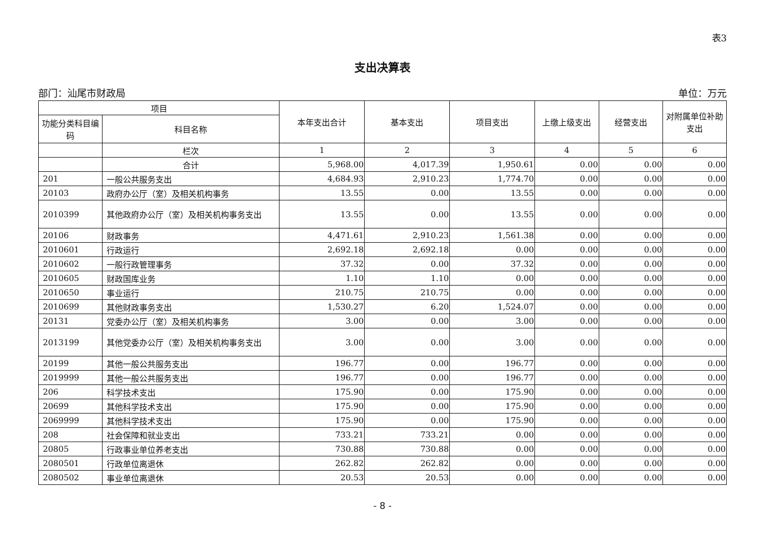表3
支出决算表
部门：汕尾市财政局 单位：万元
| 项目 | | 本年支出合计 | 基本支出 | 项目支出 | 上缴上级支出 | 经营支出 | 对附属单位补助支出 |
| --- | --- | --- | --- | --- | --- | --- | --- |
| 功能分类科目编码 | 科目名称 | | | | | | |
| | 栏次 | 1 | 2 | 3 | 4 | 5 | 6 |
| | 合计 | 5,968.00 | 4,017.39 | 1,950.61 | 0.00 | 0.00 | 0.00 |
| 201 | 一般公共服务支出 | 4,684.93 | 2,910.23 | 1,774.70 | 0.00 | 0.00 | 0.00 |
| 20103 | 政府办公厅（室）及相关机构事务 | 13.55 | 0.00 | 13.55 | 0.00 | 0.00 | 0.00 |
| 2010399 | 其他政府办公厅（室）及相关机构事务支出 | 13.55 | 0.00 | 13.55 | 0.00 | 0.00 | 0.00 |
| 20106 | 财政事务 | 4,471.61 | 2,910.23 | 1,561.38 | 0.00 | 0.00 | 0.00 |
| 2010601 | 行政运行 | 2,692.18 | 2,692.18 | 0.00 | 0.00 | 0.00 | 0.00 |
| 2010602 | 一般行政管理事务 | 37.32 | 0.00 | 37.32 | 0.00 | 0.00 | 0.00 |
| 2010605 | 财政国库业务 | 1.10 | 1.10 | 0.00 | 0.00 | 0.00 | 0.00 |
| 2010650 | 事业运行 | 210.75 | 210.75 | 0.00 | 0.00 | 0.00 | 0.00 |
| 2010699 | 其他财政事务支出 | 1,530.27 | 6.20 | 1,524.07 | 0.00 | 0.00 | 0.00 |
| 20131 | 党委办公厅（室）及相关机构事务 | 3.00 | 0.00 | 3.00 | 0.00 | 0.00 | 0.00 |
| 2013199 | 其他党委办公厅（室）及相关机构事务支出 | 3.00 | 0.00 | 3.00 | 0.00 | 0.00 | 0.00 |
| 20199 | 其他一般公共服务支出 | 196.77 | 0.00 | 196.77 | 0.00 | 0.00 | 0.00 |
| 2019999 | 其他一般公共服务支出 | 196.77 | 0.00 | 196.77 | 0.00 | 0.00 | 0.00 |
| 206 | 科学技术支出 | 175.90 | 0.00 | 175.90 | 0.00 | 0.00 | 0.00 |
| 20699 | 其他科学技术支出 | 175.90 | 0.00 | 175.90 | 0.00 | 0.00 | 0.00 |
| 2069999 | 其他科学技术支出 | 175.90 | 0.00 | 175.90 | 0.00 | 0.00 | 0.00 |
| 208 | 社会保障和就业支出 | 733.21 | 733.21 | 0.00 | 0.00 | 0.00 | 0.00 |
| 20805 | 行政事业单位养老支出 | 730.88 | 730.88 | 0.00 | 0.00 | 0.00 | 0.00 |
| 2080501 | 行政单位离退休 | 262.82 | 262.82 | 0.00 | 0.00 | 0.00 | 0.00 |
| 2080502 | 事业单位离退休 | 20.53 | 20.53 | 0.00 | 0.00 | 0.00 | 0.00 |
- 8 -